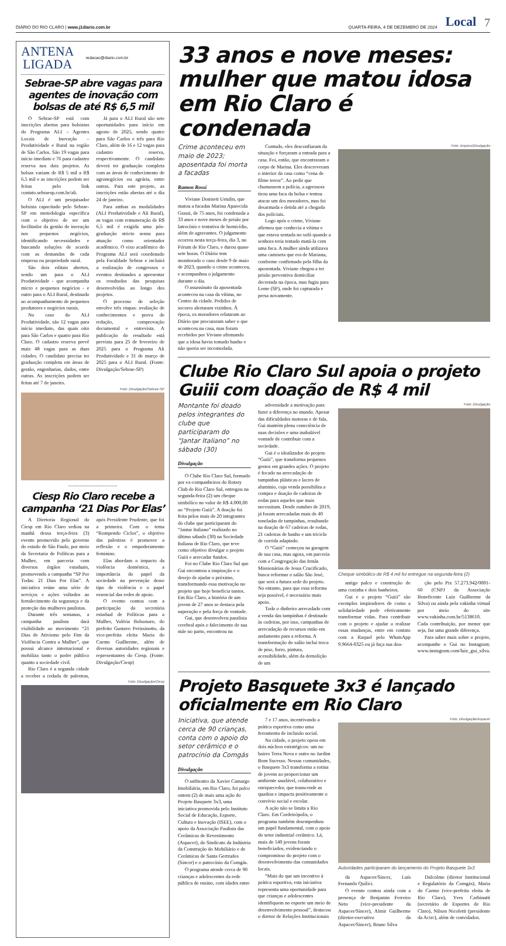DIÁRIO DO RIO CLARO | www.j1diario.com.br
QUARTA-FEIRA, 4 DE DEZEMBRO DE 2024 Local 7
ANTENA
LIGADA redacao@diario.com.br
Sebrae-SP abre vagas para agentes de inovação com bolsas de até R$ 6,5 mil
O Sebrae-SP está com inscrições abertas para bolsistas do Programa ALI – Agentes Locais de Inovação – Produtividade e Rural na região de São Carlos. São 19 vagas para início imediato e 76 para cadastro reserva nos dois projetos. As bolsas variam de R$ 5 mil a R$ 6,5 mil e as inscrições podem ser feitas pelo link contato.sebraesp.com.br/ali.
O ALI é um pesquisador bolsista capacitado pelo Sebrae-SP em metodologia específica com o objetivo de ser um facilitador da gestão de inovação nos pequenos negócios, identificando necessidades e buscando soluções de acordo com as demandas de cada empresa ou propriedade rural.
São dois editais abertos, sendo um para o ALI Produtividade - que acompanha micro e pequenos negócios - e outro para o ALI Rural, destinado ao acompanhamento de pequenos produtores e negócios rurais.
No caso do ALI Produtividade, são 12 vagas para início imediato, das quais oito para São Carlos e quatro para Rio Claro. O cadastro reserva prevê mais 48 vagas para as duas cidades. O candidato precisa ter graduação completa em áreas de gestão, engenharias, dados, entre outras. As inscrições podem ser feitas até 7 de janeiro.
Já para o ALI Rural são sete oportunidades para início em agosto de 2025, sendo quatro para São Carlos e três para Rio Claro, além de 16 e 12 vagas para cadastro reserva, respectivamente. O candidato deverá ter graduação completa com as áreas de conhecimento de agronegócios ou agrária, entre outras. Para este projeto, as inscrições estão abertas até o dia 24 de janeiro.
Para ambas as modalidades (ALI Produtividade e Ali Rural), as vagas com remuneração de R$ 6,5 mil é exigida uma pós-graduação stricto sensu para atuação como orientador acadêmico. O eixo acadêmico do Programa ALI será coordenado pela Faculdade Sebrae e incluirá a realização de congressos e eventos destinados a apresentar os resultados das pesquisas desenvolvidas ao longo dos projetos.
O processo de seleção envolve três etapas: avaliação de conhecimentos e prova de redação, comprovação documental e entrevista. A publicação do resultado está prevista para 25 de fevereiro de 2025 para o Programa Ali Produtividade e 31 de março de 2025 para o ALI Rural. (Fonte: Divulgação/Sebrae-SP)
Foto: Divulgação/Sebrae-SP
.......................................
Ciesp Rio Claro recebe a campanha ‘21 Dias Por Elas’
A Diretoria Regional do Ciesp em Rio Claro sediou na manhã dessa terça-feira (3) evento promovido pelo governo do estado de São Paulo, por meio da Secretaria de Políticas para a Mulher, em parceria com diversos órgãos estaduais, promovendo a campanha “SP Por Todas: 21 Dias Por Elas”. A iniciativa reúne uma série de serviços e ações voltados ao fortalecimento da segurança e da proteção das mulheres paulistas.
Durante três semanas, a campanha paulista dará visibilidade ao movimento “21 Dias de Ativismo pelo Fim da Violência Contra a Mulher”, que possui alcance internacional e mobiliza tanto o poder público quanto a sociedade civil.
Rio Claro é a segunda cidade a receber a rodada de palestras, após Presidente Prudente, que foi a primeira. Com o tema “Rompendo Ciclos”, o objetivo das palestras é promover a reflexão e o empoderamento feminino.
Elas abordam o impacto da violência doméstica, a importância do papel da sociedade na prevenção desse tipo de violência e o papel essencial das redes de apoio.
O evento contou com a participação da secretária estadual de Políticas para a Mulher, Valéria Bolsonaro, do prefeito Gustavo Perissinotto, da vice-prefeita eleita Maria do Carmo Guilherme, além de diversas autoridades regionais e representantes do Ciesp. (Fonte: Divulgação/Ciesp)
Foto: Divulgação/Ciesp
33 anos e nove meses: mulher que matou idosa em Rio Claro é condenada
Crime aconteceu em maio de 2023; aposentada foi morta a facadas
Ramon Rossi
Viviane Doniseti Ustulin, que matou a facadas Marina Aparecida Grassi, de 75 anos, foi condenada a 33 anos e nove meses de prisão por latrocínio e tentativa de homicídio, além de agravantes. O julgamento ocorreu nesta terça-feira, dia 3, no Fórum de Rio Claro, e durou quase sete horas. O Diário tem monitorado o caso desde 9 de maio de 2023, quando o crime aconteceu, e acompanhou o julgamento durante o dia.
O assassinato da aposentada aconteceu na casa da vítima, no Centro da cidade. Pedidos de socorro alertaram vizinhos. À época, os moradores relataram ao Diário que procuraram saber o que aconteceu na casa, mas foram recebidos por Viviane afirmando que a idosa havia tomado banho e não queria ser incomodada.
Contudo, eles desconfiaram da situação e forçaram a entrada para a casa. Foi, então, que encontraram o corpo de Marina. Eles descreveram o interior da casa como “cena de filme terror”. Ao pedir que chamassem a polícia, a agressora tirou uma faca da bolsa e tentou atacar um dos moradores, mas foi desarmada e detida até a chegada dos policiais.
Logo após o crime, Viviane afirmou que conhecia a vítima e que estava sentada no sofá quando a senhora teria tentado matá-la com uma faca. A mulher ainda utilizava uma camiseta que era de Mariana, conforme confirmado pela filha da aposentada. Viviane chegou a ter prisão preventiva domiciliar decretada na época, mas fugiu para Leme (SP), onde foi capturada e presa novamente.
Foto: Arquivo/Divulgação
Clube Rio Claro Sul apoia o projeto Guiii com doação de R$ 4 mil
Montante foi doado pelos integrantes do clube que participaram do “Jantar Italiano” no sábado (30)
Divulgação
O Clube Rio Claro Sul, formado por ex-companheiros do Rotary Club de Rio Claro Sul, entregou na segunda-feira (2) um cheque simbólico no valor de R$ 4.000,00 ao “Projeto Guiii”. A doação foi feita pelos mais de 20 integrantes do clube que participaram do “Jantar Italiano” realizado no último sábado (30) na Sociedade Italiana de Rio Claro, que teve como objetivo divulgar o projeto Guiii e arrecadar fundos.
Foi no Clube Rio Claro Sul que Gui encontrou a inspiração e o desejo de ajudar o próximo, transformando essa motivação no projeto que hoje beneficia tantos. Em Rio Claro, a história de um jovem de 27 anos se destaca pela superação e pela força de vontade.
Gui, que desenvolveu paralisia cerebral após o falecimento de sua mãe no parto, encontrou na
adversidade a motivação para fazer a diferença no mundo. Apesar das dificuldades motoras e de fala, Gui mantém plena consciência de suas decisões e uma inabalável vontade de contribuir com a sociedade.
Gui é o idealizador do projeto “Guiii”, que transforma pequenos gestos em grandes ações. O projeto é focado na arrecadação de tampinhas plásticas e lacres de alumínio, cuja venda possibilita a compra e doação de cadeiras de rodas para aqueles que mais necessitam. Desde outubro de 2019, já foram arrecadadas mais de 40 toneladas de tampinhas, resultando na doação de 67 cadeiras de rodas, 21 cadeiras de banho e um triciclo de corrida adaptado.
O “Guiii” começou na garagem de sua casa, mas agora, em parceria com a Congregação das Irmãs Missionárias de Jesus Crucificado, busca reformar o salão São José, que será a futura sede do projeto. No entanto, para que essa reforma seja possível, é necessário mais apoio.
Todo o dinheiro arrecadado com a venda das tampinhas é destinado às cadeiras, por isso, campanhas de arrecadação de recursos estão em andamento para a reforma. A transformação do salão inclui troca de piso, forro, pintura, acessibilidade, além da demolição de um
Foto: Divulgação
Cheque simbólico de R$ 4 mil foi entregue na segunda-feira (2)
antigo palco e construção de uma cozinha e dois banheiros.
Gui e o projeto “Guiii” são exemplos inspiradores de como a solidariedade pode efetivamente transformar vidas. Para contribuir com o projeto e ajudar a realizar essas mudanças, entre em contato com a Raquel pelo WhatsApp 9.9664-0325 ou já faça sua doa-
ção pelo Pix 57.273.942/0001-60 (CNPJ da Associação Beneficente Luiz Guilherme da Silva) ou ainda pela vakinha virtual por meio do site www.vakinha.com.br/5138610. Cada contribuição, por menor que seja, faz uma grande diferença.
Para saber mais sobre o projeto, acompanhe o Gui no Instagram: www.instagram.com/luiz_gui_silva.
Projeto Basquete 3x3 é lançado oficialmente em Rio Claro
Iniciativa, que atende cerca de 90 crianças, conta com o apoio do setor cerâmico e o patrocínio da Comgás
Divulgação
O anfiteatro da Xavier Camargo Imobiliária, em Rio Claro, foi palco ontem (2) de mais uma ação do Projeto Basquete 3x3, uma iniciativa promovida pelo Instituto Social de Educação, Esporte, Cultura e Inovação (ISEE), com o apoio da Associação Paulista das Cerâmicas de Revestimento (Aspacer), do Sindicato da Indústria da Construção do Mobiliário e de Cerâmicas de Santa Gertrudes (Sincer) e o patrocínio da Comgás.
O programa atende cerca de 90 crianças e adolescentes da rede pública de ensino, com idades entre
7 e 17 anos, incentivando a prática esportiva como uma ferramenta de inclusão social.
Na cidade, o projeto opera em dois núcleos estratégicos: um no bairro Terra Nova e outro no Jardim Bom Sucesso. Nessas comunidades, o Basquete 3x3 transforma a rotina de jovens ao proporcionar um ambiente saudável, colaborativo e enriquecedor, que transcende as quadras e impacta positivamente o convívio social e escolar.
A ação não se limita a Rio Claro. Em Cordeirópolis, o programa também desempenhou um papel fundamental, com o apoio do setor industrial cerâmico. Lá, mais de 140 jovens foram beneficiados, evidenciando o compromisso do projeto com o desenvolvimento das comunidades locais.
“Mais do que um incentivo à prática esportiva, esta iniciativa representa uma oportunidade para que crianças e adolescentes identifiquem no esporte um meio de desenvolvimento pessoal”, destacou o diretor de Relações Institucionais
Foto: Divulgação/Aspacer
Autoridades participaram do lançamento do Projeto Basquete 3x3
da Aspacer/Sincer, Luís Fernando Quilici.
O evento contou ainda com a presença de Benjamin Ferreiro Neto (vice-presidente da Aspacer/Sincer), Almir Guilherme (diretor-executivo da Aspacer/Sincer), Bruno Silva
Dalcolmo (diretor Institucional e Regulatório da Comgás), Maria do Carmo (vice-prefeita eleita de Rio Claro), Yves Carbinatti (secretário de Esportes de Rio Claro), Nilson Nicoletti (presidente da Acirc), além de convidados.